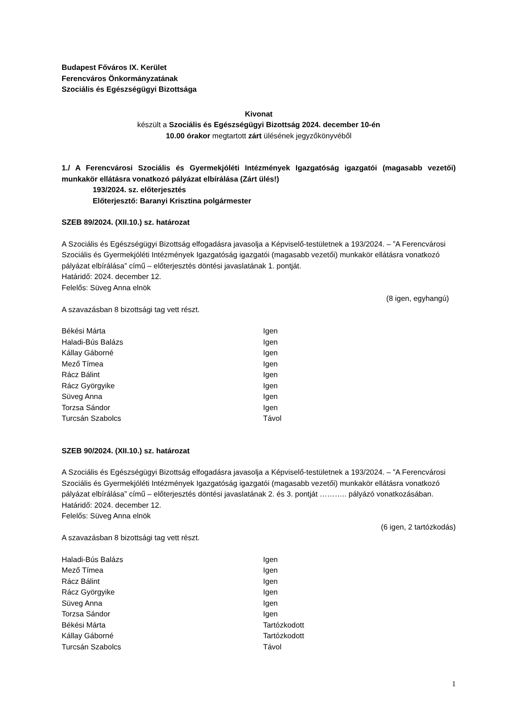Budapest Főváros IX. Kerület
Ferencváros Önkormányzatának
Szociális és Egészségügyi Bizottsága
Kivonat
készült a Szociális és Egészségügyi Bizottság 2024. december 10-én
10.00 órakor megtartott zárt ülésének jegyzőkönyvéből
1./ A Ferencvárosi Szociális és Gyermekjóléti Intézmények Igazgatóság igazgatói (magasabb vezetői) munkakör ellátásra vonatkozó pályázat elbírálása (Zárt ülés!)
193/2024. sz. előterjesztés
Előterjesztő: Baranyi Krisztina polgármester
SZEB 89/2024. (XII.10.) sz. határozat
A Szociális és Egészségügyi Bizottság elfogadásra javasolja a Képviselő-testületnek a 193/2024. – ”A Ferencvárosi Szociális és Gyermekjóléti Intézmények Igazgatóság igazgatói (magasabb vezetői) munkakör ellátásra vonatkozó pályázat elbírálása” című – előterjesztés döntési javaslatának 1. pontját.
Határidő: 2024. december 12.
Felelős: Süveg Anna elnök
(8 igen, egyhangú)
A szavazásban 8 bizottsági tag vett részt.
| Békési Márta | Igen |
| Haladi-Bús Balázs | Igen |
| Kállay Gáborné | Igen |
| Mező Tímea | Igen |
| Rácz Bálint | Igen |
| Rácz Györgyike | Igen |
| Süveg Anna | Igen |
| Torzsa Sándor | Igen |
| Turcsán Szabolcs | Távol |
SZEB 90/2024. (XII.10.) sz. határozat
A Szociális és Egészségügyi Bizottság elfogadásra javasolja a Képviselő-testületnek a 193/2024. – ”A Ferencvárosi Szociális és Gyermekjóléti Intézmények Igazgatóság igazgatói (magasabb vezetői) munkakör ellátásra vonatkozó pályázat elbírálása” című – előterjesztés döntési javaslatának 2. és 3. pontját ……….. pályázó vonatkozásában.
Határidő: 2024. december 12.
Felelős: Süveg Anna elnök
(6 igen, 2 tartózkodás)
A szavazásban 8 bizottsági tag vett részt.
| Haladi-Bús Balázs | Igen |
| Mező Tímea | Igen |
| Rácz Bálint | Igen |
| Rácz Györgyike | Igen |
| Süveg Anna | Igen |
| Torzsa Sándor | Igen |
| Békési Márta | Tartózkodott |
| Kállay Gáborné | Tartózkodott |
| Turcsán Szabolcs | Távol |
1